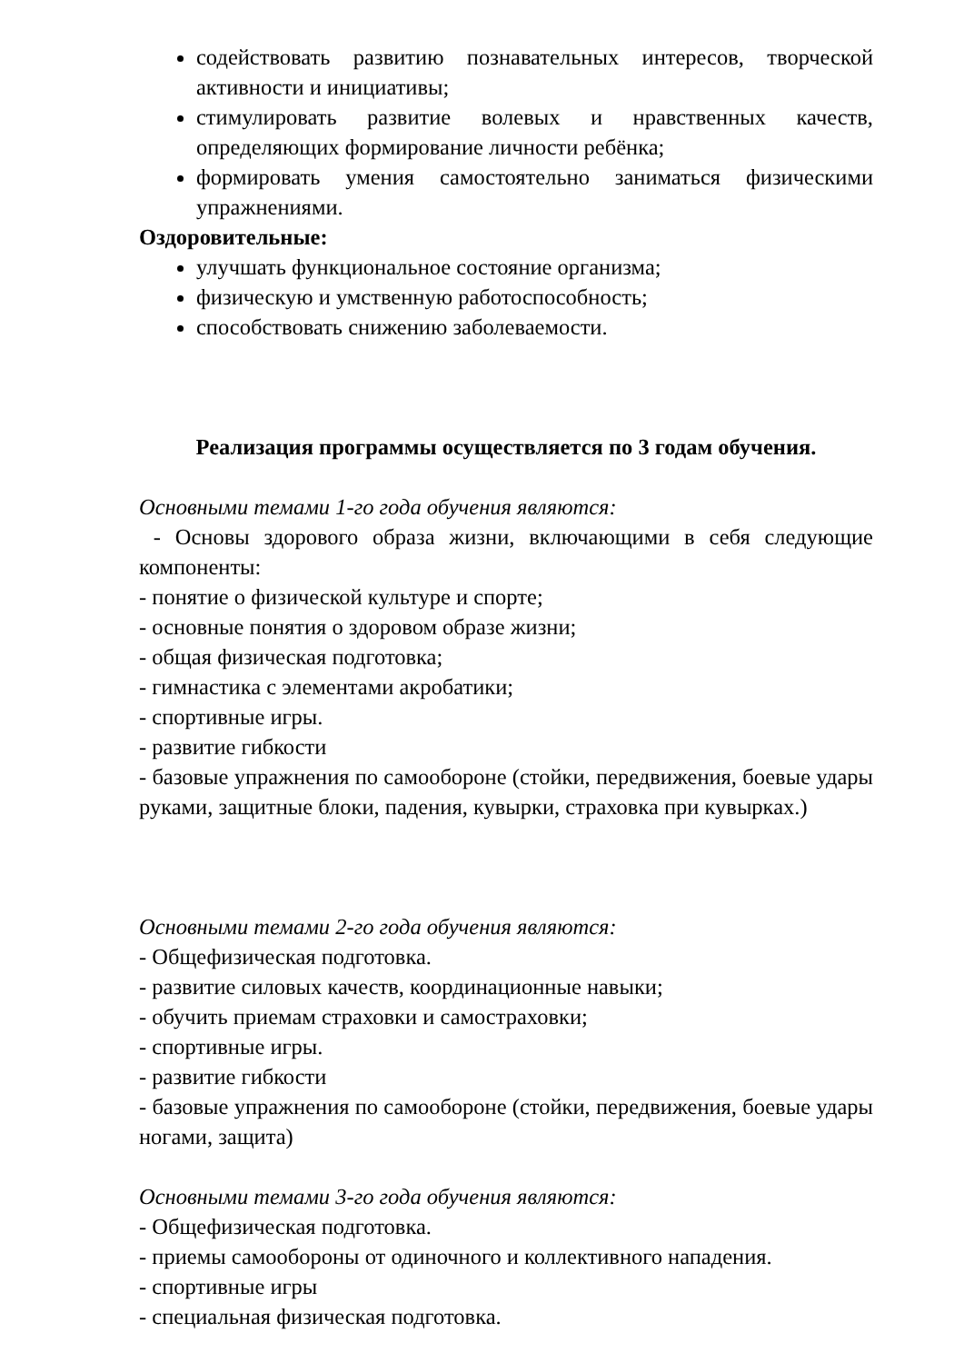содействовать развитию познавательных интересов, творческой активности и инициативы;
стимулировать развитие волевых и нравственных качеств, определяющих формирование личности ребёнка;
формировать умения самостоятельно заниматься физическими упражнениями.
Оздоровительные:
улучшать функциональное состояние организма;
физическую и умственную работоспособность;
способствовать снижению заболеваемости.
Реализация программы осуществляется по 3 годам обучения.
Основными темами 1-го года обучения являются:
- Основы здорового образа жизни, включающими в себя следующие компоненты:
- понятие о физической культуре и спорте;
- основные понятия о здоровом образе жизни;
- общая физическая подготовка;
- гимнастика с элементами акробатики;
- спортивные игры.
- развитие гибкости
- базовые упражнения по самообороне (стойки, передвижения, боевые удары руками, защитные блоки, падения, кувырки, страховка при кувырках.)
Основными темами 2-го года обучения являются:
- Общефизическая подготовка.
- развитие силовых качеств, координационные навыки;
- обучить приемам страховки и самостраховки;
- спортивные игры.
- развитие гибкости
- базовые упражнения по самообороне (стойки, передвижения, боевые удары ногами, защита)
Основными темами 3-го года обучения являются:
- Общефизическая подготовка.
- приемы самообороны от одиночного и коллективного нападения.
- спортивные игры
- специальная физическая подготовка.